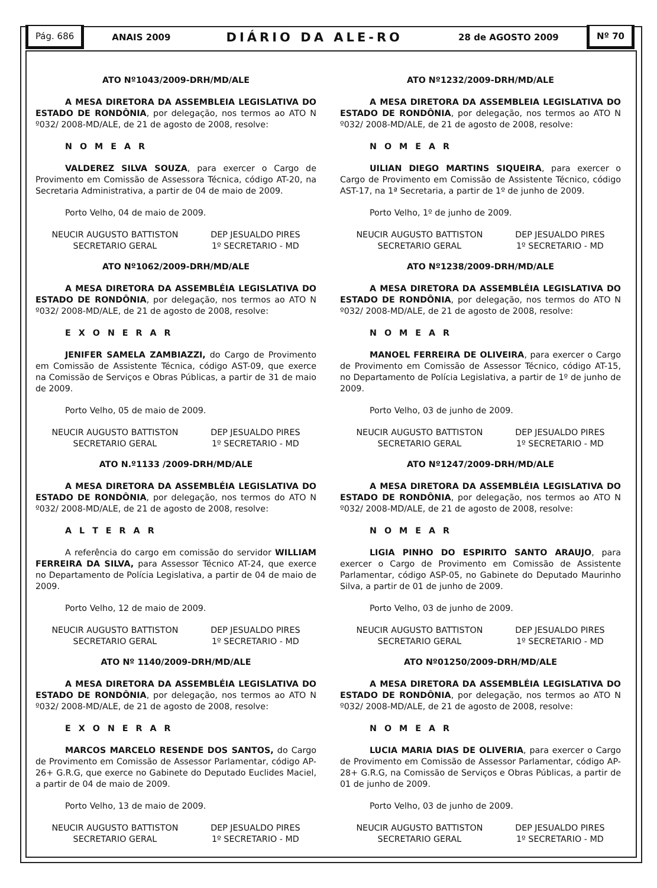Pág. 686
ANAIS 2009 DIÁRIO DA ALE-RO 28 de AGOSTO 2009
Nº 70
ATO Nº1043/2009-DRH/MD/ALE
A MESA DIRETORA DA ASSEMBLEIA LEGISLATIVA DO ESTADO DE RONDÔNIA, por delegação, nos termos ao ATO N º032/ 2008-MD/ALE, de 21 de agosto de 2008, resolve:
N O M E A R
VALDEREZ SILVA SOUZA, para exercer o Cargo de Provimento em Comissão de Assessora Técnica, código AT-20, na Secretaria Administrativa, a partir de 04 de maio de 2009.
Porto Velho, 04 de maio de 2009.
NEUCIR AUGUSTO BATTISTON
SECRETARIO GERAL
DEP JESUALDO PIRES
1º SECRETARIO - MD
ATO Nº1062/2009-DRH/MD/ALE
A MESA DIRETORA DA ASSEMBLÉIA LEGISLATIVA DO ESTADO DE RONDÔNIA, por delegação, nos termos ao ATO N º032/ 2008-MD/ALE, de 21 de agosto de 2008, resolve:
E X O N E R A R
JENIFER SAMELA ZAMBIAZZI, do Cargo de Provimento em Comissão de Assistente Técnica, código AST-09, que exerce na Comissão de Serviços e Obras Públicas, a partir de 31 de maio de 2009.
Porto Velho, 05 de maio de 2009.
NEUCIR AUGUSTO BATTISTON
SECRETARIO GERAL
DEP JESUALDO PIRES
1º SECRETARIO - MD
ATO N.º1133 /2009-DRH/MD/ALE
A MESA DIRETORA DA ASSEMBLÉIA LEGISLATIVA DO ESTADO DE RONDÔNIA, por delegação, nos termos do ATO N º032/ 2008-MD/ALE, de 21 de agosto de 2008, resolve:
A L T E R A R
A referência do cargo em comissão do servidor WILLIAM FERREIRA DA SILVA, para Assessor Técnico AT-24, que exerce no Departamento de Polícia Legislativa, a partir de 04 de maio de 2009.
Porto Velho, 12 de maio de 2009.
NEUCIR AUGUSTO BATTISTON
SECRETARIO GERAL
DEP JESUALDO PIRES
1º SECRETARIO - MD
ATO Nº 1140/2009-DRH/MD/ALE
A MESA DIRETORA DA ASSEMBLÉIA LEGISLATIVA DO ESTADO DE RONDÔNIA, por delegação, nos termos ao ATO N º032/ 2008-MD/ALE, de 21 de agosto de 2008, resolve:
E X O N E R A R
MARCOS MARCELO RESENDE DOS SANTOS, do Cargo de Provimento em Comissão de Assessor Parlamentar, código AP-26+ G.R.G, que exerce no Gabinete do Deputado Euclides Maciel, a partir de 04 de maio de 2009.
Porto Velho, 13 de maio de 2009.
NEUCIR AUGUSTO BATTISTON
SECRETARIO GERAL
DEP JESUALDO PIRES
1º SECRETARIO - MD
ATO Nº1232/2009-DRH/MD/ALE
A MESA DIRETORA DA ASSEMBLEIA LEGISLATIVA DO ESTADO DE RONDÔNIA, por delegação, nos termos ao ATO N º032/ 2008-MD/ALE, de 21 de agosto de 2008, resolve:
N O M E A R
UILIAN DIEGO MARTINS SIQUEIRA, para exercer o Cargo de Provimento em Comissão de Assistente Técnico, código AST-17, na 1ª Secretaria, a partir de 1º de junho de 2009.
Porto Velho, 1º de junho de 2009.
NEUCIR AUGUSTO BATTISTON
SECRETARIO GERAL
DEP JESUALDO PIRES
1º SECRETARIO - MD
ATO Nº1238/2009-DRH/MD/ALE
A MESA DIRETORA DA ASSEMBLÉIA LEGISLATIVA DO ESTADO DE RONDÔNIA, por delegação, nos termos do ATO N º032/ 2008-MD/ALE, de 21 de agosto de 2008, resolve:
N O M E A R
MANOEL FERREIRA DE OLIVEIRA, para exercer o Cargo de Provimento em Comissão de Assessor Técnico, código AT-15, no Departamento de Polícia Legislativa, a partir de 1º de junho de 2009.
Porto Velho, 03 de junho de 2009.
NEUCIR AUGUSTO BATTISTON
SECRETARIO GERAL
DEP JESUALDO PIRES
1º SECRETARIO - MD
ATO Nº1247/2009-DRH/MD/ALE
A MESA DIRETORA DA ASSEMBLÉIA LEGISLATIVA DO ESTADO DE RONDÔNIA, por delegação, nos termos ao ATO N º032/ 2008-MD/ALE, de 21 de agosto de 2008, resolve:
N O M E A R
LIGIA PINHO DO ESPIRITO SANTO ARAUJO, para exercer o Cargo de Provimento em Comissão de Assistente Parlamentar, código ASP-05, no Gabinete do Deputado Maurinho Silva, a partir de 01 de junho de 2009.
Porto Velho, 03 de junho de 2009.
NEUCIR AUGUSTO BATTISTON
SECRETARIO GERAL
DEP JESUALDO PIRES
1º SECRETARIO - MD
ATO Nº01250/2009-DRH/MD/ALE
A MESA DIRETORA DA ASSEMBLÉIA LEGISLATIVA DO ESTADO DE RONDÔNIA, por delegação, nos termos ao ATO N º032/ 2008-MD/ALE, de 21 de agosto de 2008, resolve:
N O M E A R
LUCIA MARIA DIAS DE OLIVERIA, para exercer o Cargo de Provimento em Comissão de Assessor Parlamentar, código AP-28+ G.R.G, na Comissão de Serviços e Obras Públicas, a partir de 01 de junho de 2009.
Porto Velho, 03 de junho de 2009.
NEUCIR AUGUSTO BATTISTON
SECRETARIO GERAL
DEP JESUALDO PIRES
1º SECRETARIO - MD